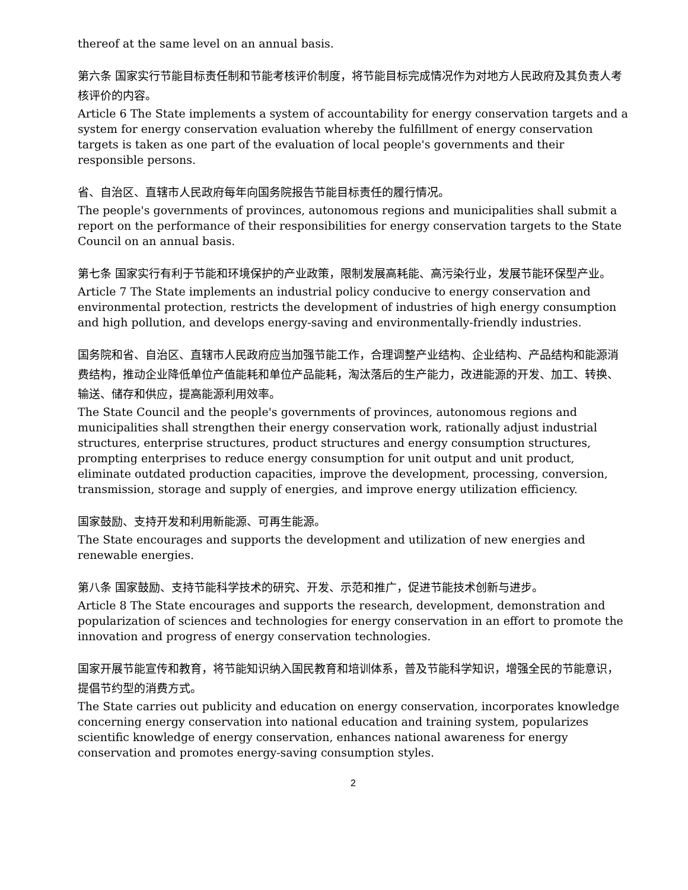thereof at the same level on an annual basis.
第六条 国家实行节能目标责任制和节能考核评价制度，将节能目标完成情况作为对地方人民政府及其负责人考核评价的内容。
Article 6 The State implements a system of accountability for energy conservation targets and a system for energy conservation evaluation whereby the fulfillment of energy conservation targets is taken as one part of the evaluation of local people's governments and their responsible persons.
省、自治区、直辖市人民政府每年向国务院报告节能目标责任的履行情况。
The people's governments of provinces, autonomous regions and municipalities shall submit a report on the performance of their responsibilities for energy conservation targets to the State Council on an annual basis.
第七条 国家实行有利于节能和环境保护的产业政策，限制发展高耗能、高污染行业，发展节能环保型产业。
Article 7 The State implements an industrial policy conducive to energy conservation and environmental protection, restricts the development of industries of high energy consumption and high pollution, and develops energy-saving and environmentally-friendly industries.
国务院和省、自治区、直辖市人民政府应当加强节能工作，合理调整产业结构、企业结构、产品结构和能源消费结构，推动企业降低单位产值能耗和单位产品能耗，淘汰落后的生产能力，改进能源的开发、加工、转换、输送、储存和供应，提高能源利用效率。
The State Council and the people's governments of provinces, autonomous regions and municipalities shall strengthen their energy conservation work, rationally adjust industrial structures, enterprise structures, product structures and energy consumption structures, prompting enterprises to reduce energy consumption for unit output and unit product, eliminate outdated production capacities, improve the development, processing, conversion, transmission, storage and supply of energies, and improve energy utilization efficiency.
国家鼓励、支持开发和利用新能源、可再生能源。
The State encourages and supports the development and utilization of new energies and renewable energies.
第八条 国家鼓励、支持节能科学技术的研究、开发、示范和推广，促进节能技术创新与进步。
Article 8 The State encourages and supports the research, development, demonstration and popularization of sciences and technologies for energy conservation in an effort to promote the innovation and progress of energy conservation technologies.
国家开展节能宣传和教育，将节能知识纳入国民教育和培训体系，普及节能科学知识，增强全民的节能意识，提倡节约型的消费方式。
The State carries out publicity and education on energy conservation, incorporates knowledge concerning energy conservation into national education and training system, popularizes scientific knowledge of energy conservation, enhances national awareness for energy conservation and promotes energy-saving consumption styles.
2